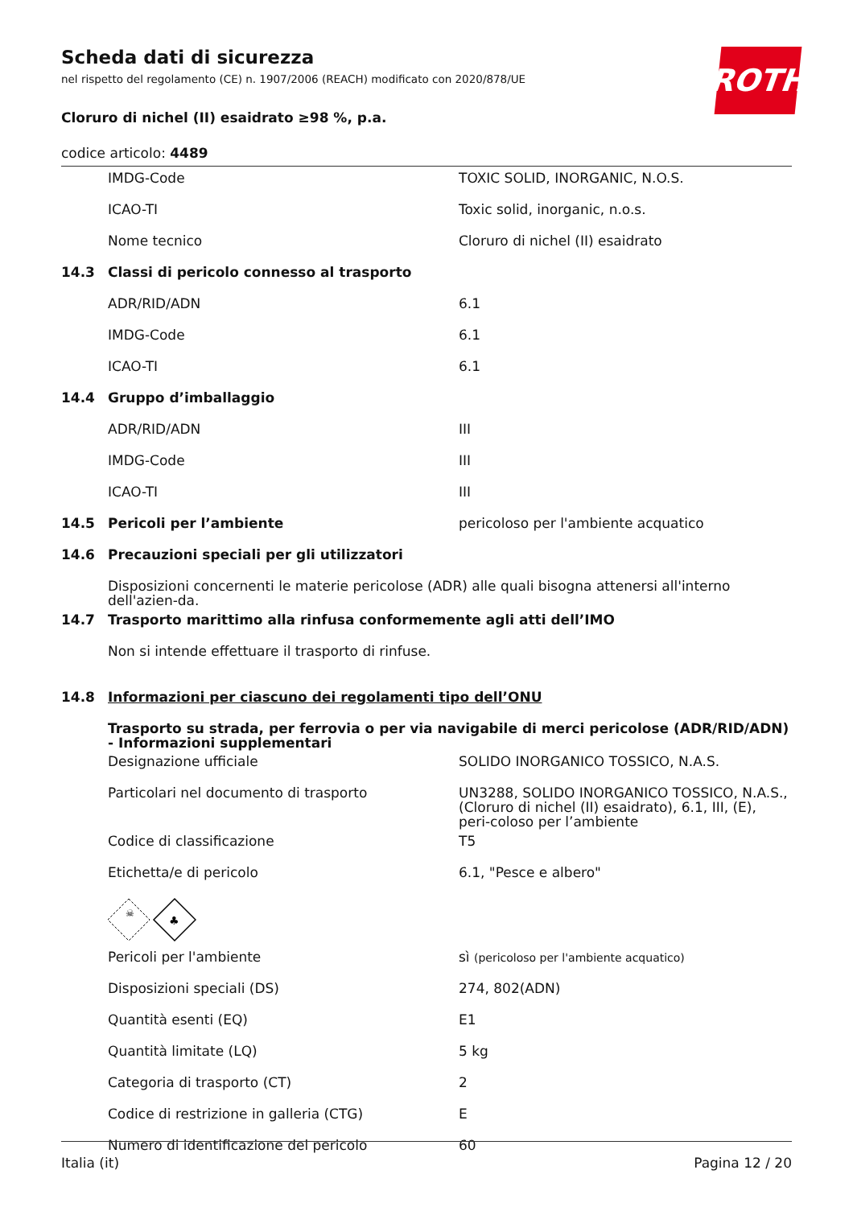ROTH
Scheda dati di sicurezza
nel rispetto del regolamento (CE) n. 1907/2006 (REACH) modificato con 2020/878/UE
Cloruro di nichel (II) esaidrato ≥98 %, p.a.
codice articolo: 4489
| | IMDG-Code | TOXIC SOLID, INORGANIC, N.O.S. |
| | ICAO-TI | Toxic solid, inorganic, n.o.s. |
| | Nome tecnico | Cloruro di nichel (II) esaidrato |
| 14.3 | Classi di pericolo connesso al trasporto | |
| | ADR/RID/ADN | 6.1 |
| | IMDG-Code | 6.1 |
| | ICAO-TI | 6.1 |
| 14.4 | Gruppo d’imballaggio | |
| | ADR/RID/ADN | III |
| | IMDG-Code | III |
| | ICAO-TI | III |
| 14.5 | Pericoli per l’ambiente | pericoloso per l'ambiente acquatico |
| 14.6 | Precauzioni speciali per gli utilizzatori | |
| | Disposizioni concernenti le materie pericolose (ADR) alle quali bisogna attenersi all'interno dell'azien-da. | |
| 14.7 | Trasporto marittimo alla rinfusa conformemente agli atti dell’IMO | |
| | Non si intende effettuare il trasporto di rinfuse. | |
| 14.8 | Informazioni per ciascuno dei regolamenti tipo dell’ONU | |
| | Trasporto su strada, per ferrovia o per via navigabile di merci pericolose (ADR/RID/ADN) - Informazioni supplementari | |
| | Designazione ufficiale | SOLIDO INORGANICO TOSSICO, N.A.S. |
| | Particolari nel documento di trasporto | UN3288, SOLIDO INORGANICO TOSSICO, N.A.S., (Cloruro di nichel (II) esaidrato), 6.1, III, (E), peri-coloso per l’ambiente |
| | Codice di classificazione | T5 |
| | Etichetta/e di pericolo | 6.1, "Pesce e albero" |
| | ☠ ♣ | |
| | Pericoli per l'ambiente | sì (pericoloso per l'ambiente acquatico) |
| | Disposizioni speciali (DS) | 274, 802(ADN) |
| | Quantità esenti (EQ) | E1 |
| | Quantità limitate (LQ) | 5 kg |
| | Categoria di trasporto (CT) | 2 |
| | Codice di restrizione in galleria (CTG) | E |
| | Numero di identificazione del pericolo | 60 |
Italia (it) Pagina 12 / 20